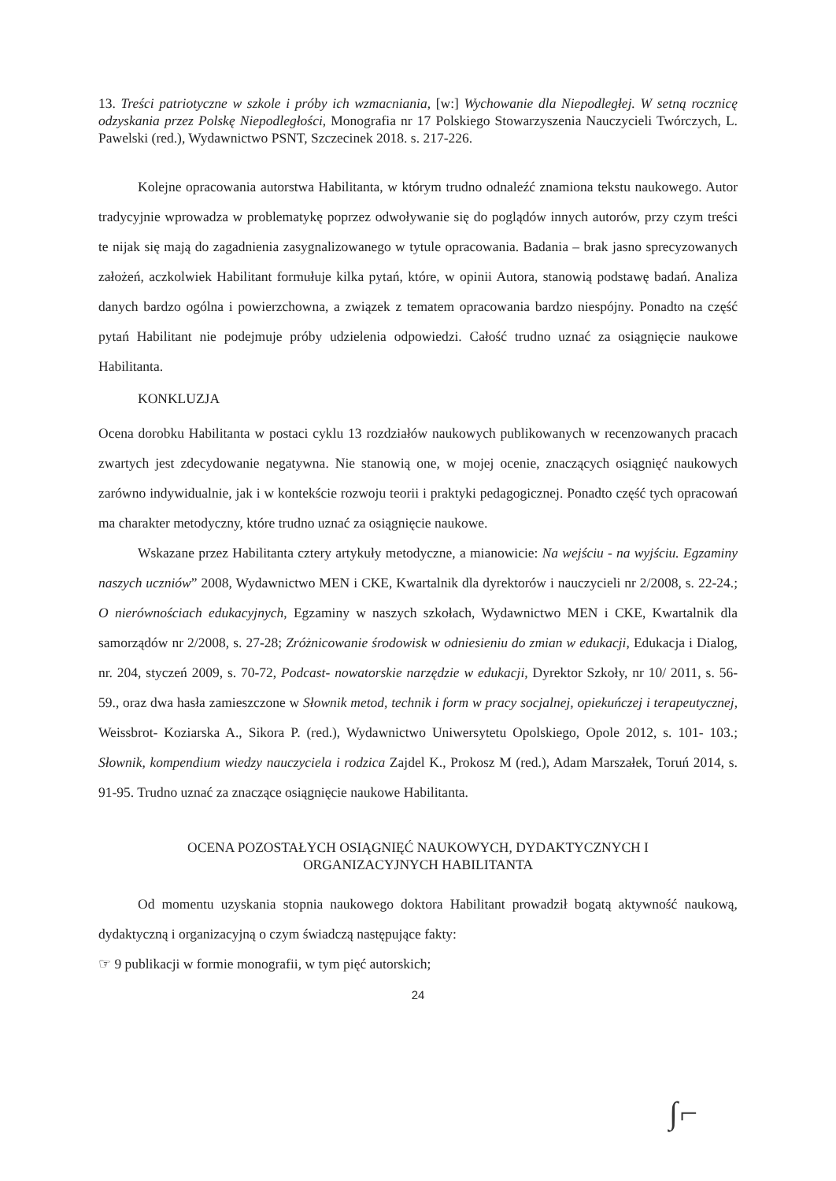13. Treści patriotyczne w szkole i próby ich wzmacniania, [w:] Wychowanie dla Niepodległej. W setną rocznicę odzyskania przez Polskę Niepodległości, Monografia nr 17 Polskiego Stowarzyszenia Nauczycieli Twórczych, L. Pawelski (red.), Wydawnictwo PSNT, Szczecinek 2018. s. 217-226.
Kolejne opracowania autorstwa Habilitanta, w którym trudno odnaleźć znamiona tekstu naukowego. Autor tradycyjnie wprowadza w problematykę poprzez odwoływanie się do poglądów innych autorów, przy czym treści te nijak się mają do zagadnienia zasygnalizowanego w tytule opracowania. Badania – brak jasno sprecyzowanych założeń, aczkolwiek Habilitant formułuje kilka pytań, które, w opinii Autora, stanowią podstawę badań. Analiza danych bardzo ogólna i powierzchowna, a związek z tematem opracowania bardzo niespójny. Ponadto na część pytań Habilitant nie podejmuje próby udzielenia odpowiedzi. Całość trudno uznać za osiągnięcie naukowe Habilitanta.
KONKLUZJA
Ocena dorobku Habilitanta w postaci cyklu 13 rozdziałów naukowych publikowanych w recenzowanych pracach zwartych jest zdecydowanie negatywna. Nie stanowią one, w mojej ocenie, znaczących osiągnięć naukowych zarówno indywidualnie, jak i w kontekście rozwoju teorii i praktyki pedagogicznej. Ponadto część tych opracowań ma charakter metodyczny, które trudno uznać za osiągnięcie naukowe.
Wskazane przez Habilitanta cztery artykuły metodyczne, a mianowicie: Na wejściu - na wyjściu. Egzaminy naszych uczniów” 2008, Wydawnictwo MEN i CKE, Kwartalnik dla dyrektorów i nauczycieli nr 2/2008, s. 22-24.; O nierównościach edukacyjnych, Egzaminy w naszych szkołach, Wydawnictwo MEN i CKE, Kwartalnik dla samorządów nr 2/2008, s. 27-28; Zróżnicowanie środowisk w odniesieniu do zmian w edukacji, Edukacja i Dialog, nr. 204, styczeń 2009, s. 70-72, Podcast- nowatorskie narzędzie w edukacji, Dyrektor Szkoły, nr 10/ 2011, s. 56-59., oraz dwa hasła zamieszczone w Słownik metod, technik i form w pracy socjalnej, opiekuńczej i terapeutycznej, Weissbrot- Koziarska A., Sikora P. (red.), Wydawnictwo Uniwersytetu Opolskiego, Opole 2012, s. 101- 103.; Słownik, kompendium wiedzy nauczyciela i rodzica Zajdel K., Prokosz M (red.), Adam Marszałek, Toruń 2014, s. 91-95. Trudno uznać za znaczące osiągnięcie naukowe Habilitanta.
OCENA POZOSTAŁYCH OSIĄGNIĘĆ NAUKOWYCH, DYDAKTYCZNYCH I
ORGANIZACYJNYCH HABILITANTA
Od momentu uzyskania stopnia naukowego doktora Habilitant prowadził bogatą aktywność naukową, dydaktyczną i organizacyjną o czym świadczą następujące fakty:
☞ 9 publikacji w formie monografii, w tym pięć autorskich;
24
∫⌐